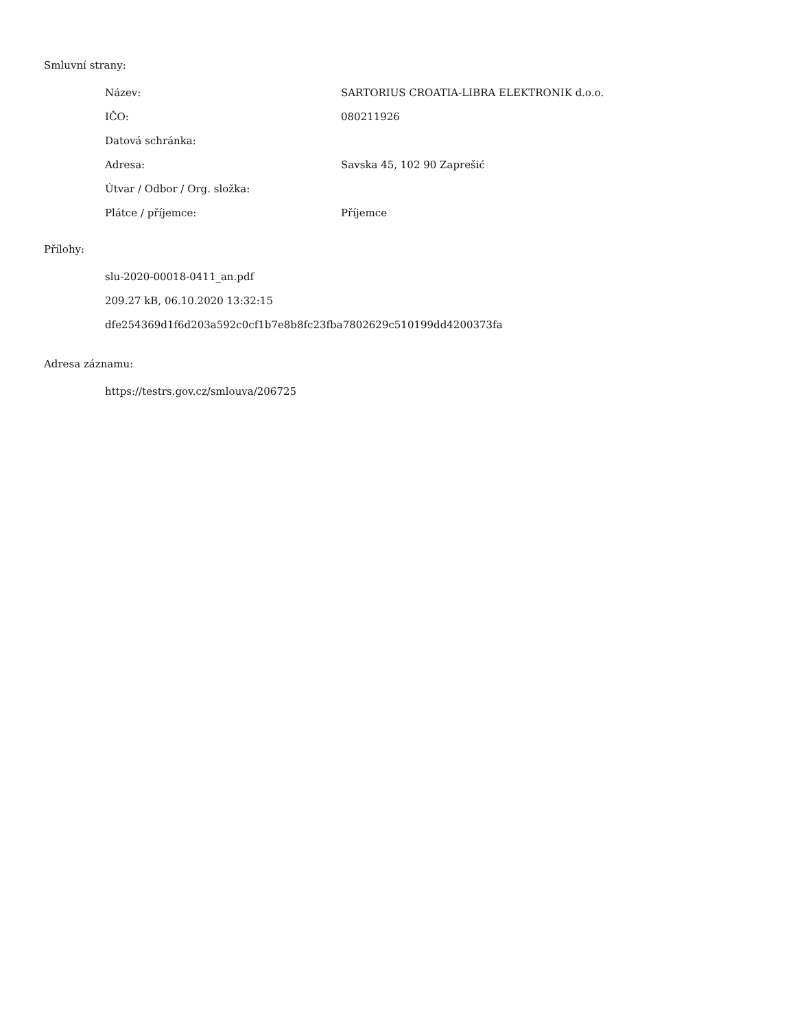Smluvní strany:
| Název: | SARTORIUS CROATIA-LIBRA ELEKTRONIK d.o.o. |
| IČO: | 080211926 |
| Datová schránka: | |
| Adresa: | Savska 45, 102 90 Zaprešić |
| Útvar / Odbor / Org. složka: | |
| Plátce / příjemce: | Příjemce |
Přílohy:
slu-2020-00018-0411_an.pdf
209.27 kB, 06.10.2020 13:32:15
dfe254369d1f6d203a592c0cf1b7e8b8fc23fba7802629c510199dd4200373fa
Adresa záznamu:
https://testrs.gov.cz/smlouva/206725